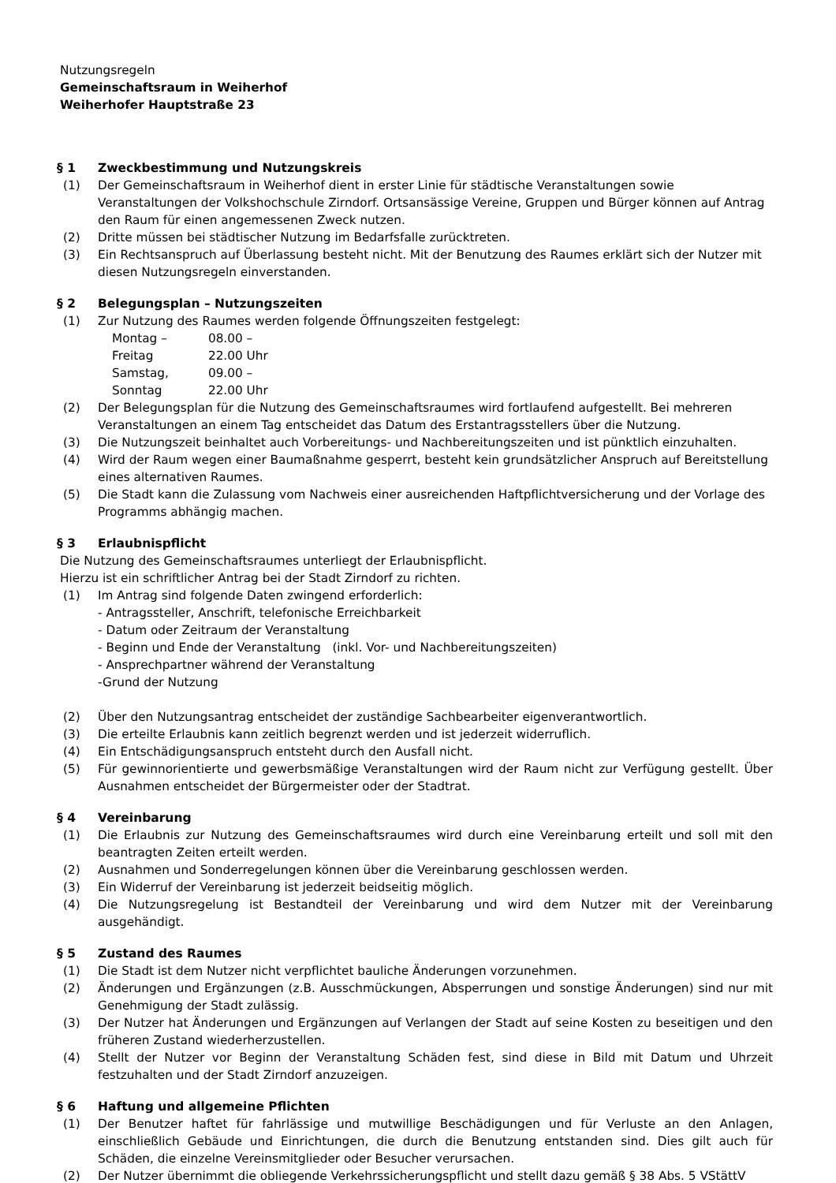Nutzungsregeln
Gemeinschaftsraum in Weiherhof
Weiherhofer Hauptstraße 23
§ 1 Zweckbestimmung und Nutzungskreis
(1) Der Gemeinschaftsraum in Weiherhof dient in erster Linie für städtische Veranstaltungen sowie Veranstaltungen der Volkshochschule Zirndorf. Ortsansässige Vereine, Gruppen und Bürger können auf Antrag den Raum für einen angemessenen Zweck nutzen.
(2) Dritte müssen bei städtischer Nutzung im Bedarfsfalle zurücktreten.
(3) Ein Rechtsanspruch auf Überlassung besteht nicht. Mit der Benutzung des Raumes erklärt sich der Nutzer mit diesen Nutzungsregeln einverstanden.
§ 2 Belegungsplan – Nutzungszeiten
(1) Zur Nutzung des Raumes werden folgende Öffnungszeiten festgelegt:
| Montag – | 08.00 – |
| Freitag | 22.00 Uhr |
| Samstag, | 09.00 – |
| Sonntag | 22.00 Uhr |
(2) Der Belegungsplan für die Nutzung des Gemeinschaftsraumes wird fortlaufend aufgestellt. Bei mehreren Veranstaltungen an einem Tag entscheidet das Datum des Erstantragsstellers über die Nutzung.
(3) Die Nutzungszeit beinhaltet auch Vorbereitungs- und Nachbereitungszeiten und ist pünktlich einzuhalten.
(4) Wird der Raum wegen einer Baumaßnahme gesperrt, besteht kein grundsätzlicher Anspruch auf Bereitstellung eines alternativen Raumes.
(5) Die Stadt kann die Zulassung vom Nachweis einer ausreichenden Haftpflichtversicherung und der Vorlage des Programms abhängig machen.
§ 3 Erlaubnispflicht
Die Nutzung des Gemeinschaftsraumes unterliegt der Erlaubnispflicht.
Hierzu ist ein schriftlicher Antrag bei der Stadt Zirndorf zu richten.
(1) Im Antrag sind folgende Daten zwingend erforderlich:
- Antragssteller, Anschrift, telefonische Erreichbarkeit
- Datum oder Zeitraum der Veranstaltung
- Beginn und Ende der Veranstaltung (inkl. Vor- und Nachbereitungszeiten)
- Ansprechpartner während der Veranstaltung
-Grund der Nutzung
(2) Über den Nutzungsantrag entscheidet der zuständige Sachbearbeiter eigenverantwortlich.
(3) Die erteilte Erlaubnis kann zeitlich begrenzt werden und ist jederzeit widerruflich.
(4) Ein Entschädigungsanspruch entsteht durch den Ausfall nicht.
(5) Für gewinnorientierte und gewerbsmäßige Veranstaltungen wird der Raum nicht zur Verfügung gestellt. Über Ausnahmen entscheidet der Bürgermeister oder der Stadtrat.
§ 4 Vereinbarung
(1) Die Erlaubnis zur Nutzung des Gemeinschaftsraumes wird durch eine Vereinbarung erteilt und soll mit den beantragten Zeiten erteilt werden.
(2) Ausnahmen und Sonderregelungen können über die Vereinbarung geschlossen werden.
(3) Ein Widerruf der Vereinbarung ist jederzeit beidseitig möglich.
(4) Die Nutzungsregelung ist Bestandteil der Vereinbarung und wird dem Nutzer mit der Vereinbarung ausgehändigt.
§ 5 Zustand des Raumes
(1) Die Stadt ist dem Nutzer nicht verpflichtet bauliche Änderungen vorzunehmen.
(2) Änderungen und Ergänzungen (z.B. Ausschmückungen, Absperrungen und sonstige Änderungen) sind nur mit Genehmigung der Stadt zulässig.
(3) Der Nutzer hat Änderungen und Ergänzungen auf Verlangen der Stadt auf seine Kosten zu beseitigen und den früheren Zustand wiederherzustellen.
(4) Stellt der Nutzer vor Beginn der Veranstaltung Schäden fest, sind diese in Bild mit Datum und Uhrzeit festzuhalten und der Stadt Zirndorf anzuzeigen.
§ 6 Haftung und allgemeine Pflichten
(1) Der Benutzer haftet für fahrlässige und mutwillige Beschädigungen und für Verluste an den Anlagen, einschließlich Gebäude und Einrichtungen, die durch die Benutzung entstanden sind. Dies gilt auch für Schäden, die einzelne Vereinsmitglieder oder Besucher verursachen.
(2) Der Nutzer übernimmt die obliegende Verkehrssicherungspflicht und stellt dazu gemäß § 38 Abs. 5 VStättV